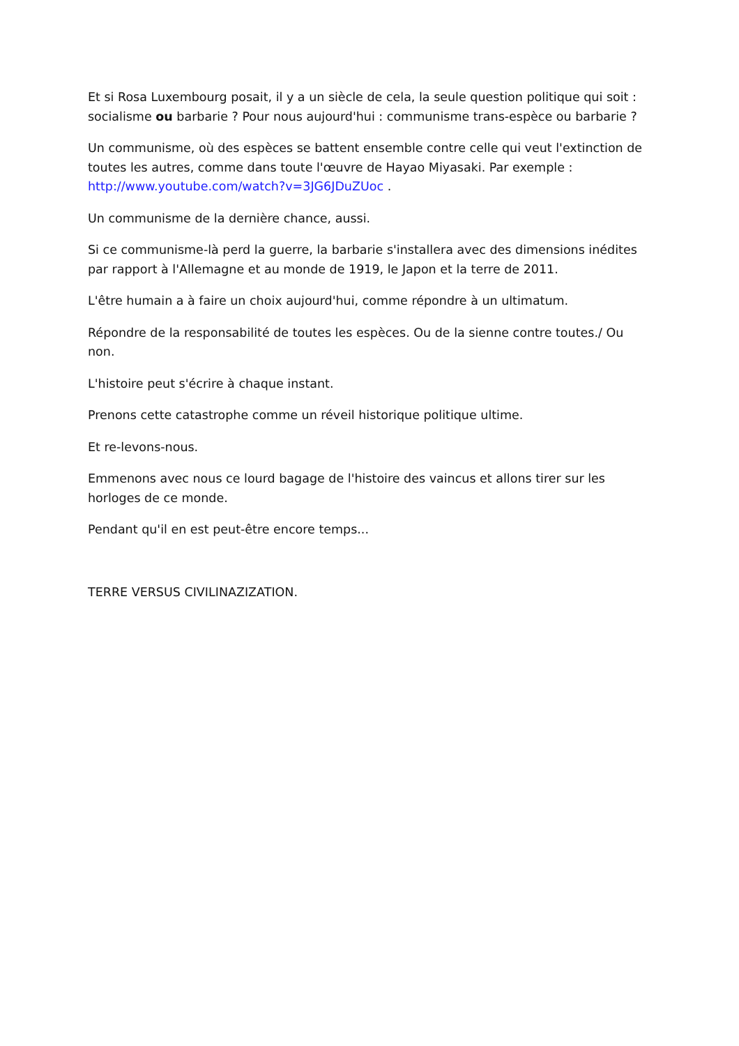Et si Rosa Luxembourg posait, il y a un siècle de cela, la seule question politique qui soit : socialisme ou barbarie ? Pour nous aujourd'hui : communisme trans-espèce ou barbarie ?
Un communisme, où des espèces se battent ensemble contre celle qui veut l'extinction de toutes les autres, comme dans toute l'œuvre de Hayao Miyasaki. Par exemple : http://www.youtube.com/watch?v=3JG6JDuZUoc .
Un communisme de la dernière chance, aussi.
Si ce communisme-là perd la guerre, la barbarie s'installera avec des dimensions inédites par rapport à l'Allemagne et au monde de 1919, le Japon et la terre de 2011.
L'être humain a à faire un choix aujourd'hui, comme répondre à un ultimatum.
Répondre de la responsabilité de toutes les espèces. Ou de la sienne contre toutes./ Ou non.
L'histoire peut s'écrire à chaque instant.
Prenons cette catastrophe comme un réveil historique politique ultime.
Et re-levons-nous.
Emmenons avec nous ce lourd bagage de l'histoire des vaincus et allons tirer sur les horloges de ce monde.
Pendant qu'il en est peut-être encore temps...
TERRE VERSUS CIVILINAZIZATION.